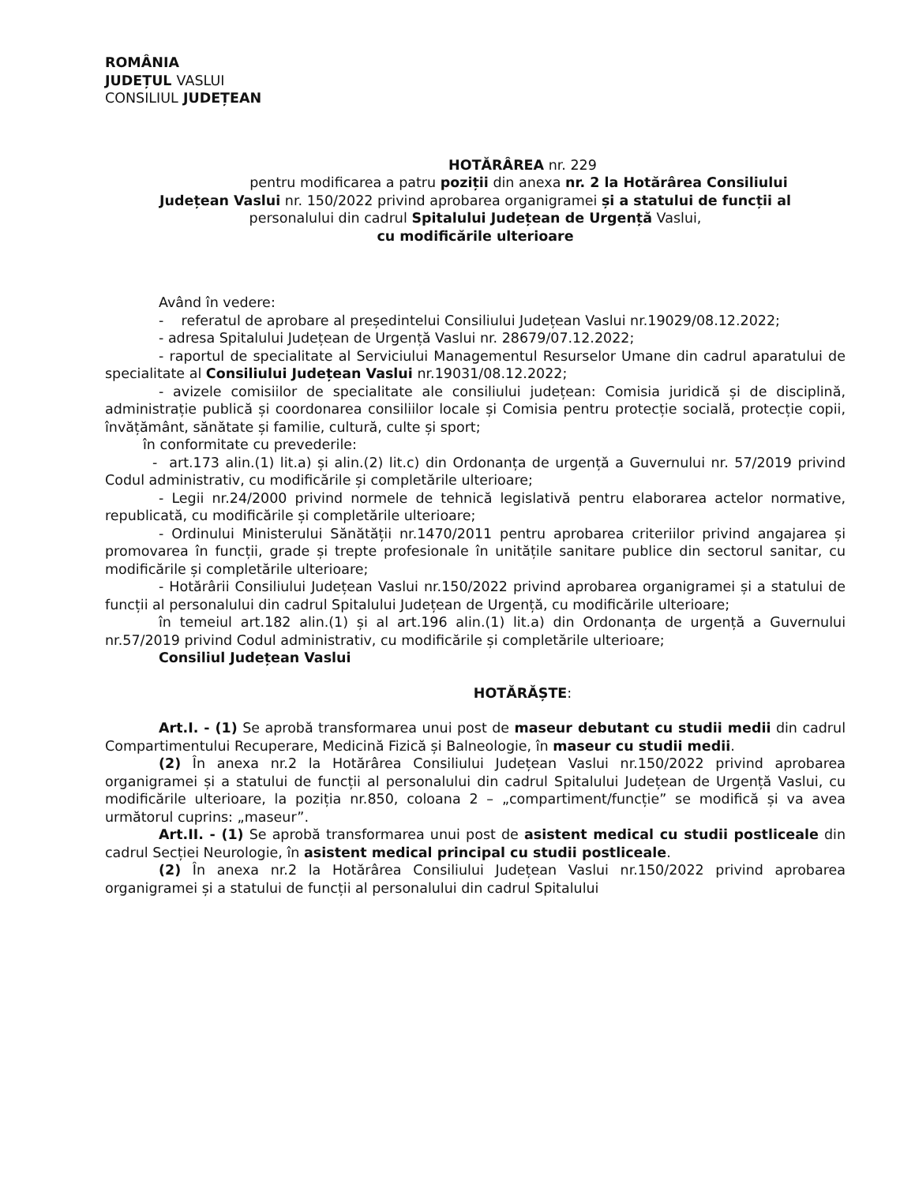ROMÂNIA
JUDEȚUL VASLUI
CONSILIUL JUDEȚEAN
HOTĂRÂREA nr. 229
pentru modificarea a patru poziții din anexa nr. 2 la Hotărârea Consiliului
Județean Vaslui nr. 150/2022 privind aprobarea organigramei și a statului de funcții al
personalului din cadrul Spitalului Județean de Urgență Vaslui,
cu modificările ulterioare
Având în vedere:
- referatul de aprobare al președintelui Consiliului Județean Vaslui nr.19029/08.12.2022;
- adresa Spitalului Județean de Urgență Vaslui nr. 28679/07.12.2022;
- raportul de specialitate al Serviciului Managementul Resurselor Umane din cadrul aparatului de specialitate al Consiliului Județean Vaslui nr.19031/08.12.2022;
- avizele comisiilor de specialitate ale consiliului județean: Comisia juridică și de disciplină, administrație publică și coordonarea consiliilor locale și Comisia pentru protecție socială, protecție copii, învățământ, sănătate și familie, cultură, culte și sport;
în conformitate cu prevederile:
- art.173 alin.(1) lit.a) și alin.(2) lit.c) din Ordonanța de urgență a Guvernului nr. 57/2019 privind Codul administrativ, cu modificările și completările ulterioare;
- Legii nr.24/2000 privind normele de tehnică legislativă pentru elaborarea actelor normative, republicată, cu modificările și completările ulterioare;
- Ordinului Ministerului Sănătății nr.1470/2011 pentru aprobarea criteriilor privind angajarea și promovarea în funcții, grade și trepte profesionale în unitățile sanitare publice din sectorul sanitar, cu modificările și completările ulterioare;
- Hotărârii Consiliului Județean Vaslui nr.150/2022 privind aprobarea organigramei și a statului de funcții al personalului din cadrul Spitalului Județean de Urgență, cu modificările ulterioare;
în temeiul art.182 alin.(1) și al art.196 alin.(1) lit.a) din Ordonanța de urgență a Guvernului nr.57/2019 privind Codul administrativ, cu modificările și completările ulterioare;
Consiliul Județean Vaslui
HOTĂRĂȘTE:
Art.I. - (1) Se aprobă transformarea unui post de maseur debutant cu studii medii din cadrul Compartimentului Recuperare, Medicină Fizică și Balneologie, în maseur cu studii medii.
(2) În anexa nr.2 la Hotărârea Consiliului Județean Vaslui nr.150/2022 privind aprobarea organigramei și a statului de funcții al personalului din cadrul Spitalului Județean de Urgență Vaslui, cu modificările ulterioare, la poziția nr.850, coloana 2 – „compartiment/funcție” se modifică și va avea următorul cuprins: „maseur”.
Art.II. - (1) Se aprobă transformarea unui post de asistent medical cu studii postliceale din cadrul Secției Neurologie, în asistent medical principal cu studii postliceale.
(2) În anexa nr.2 la Hotărârea Consiliului Județean Vaslui nr.150/2022 privind aprobarea organigramei și a statului de funcții al personalului din cadrul Spitalului